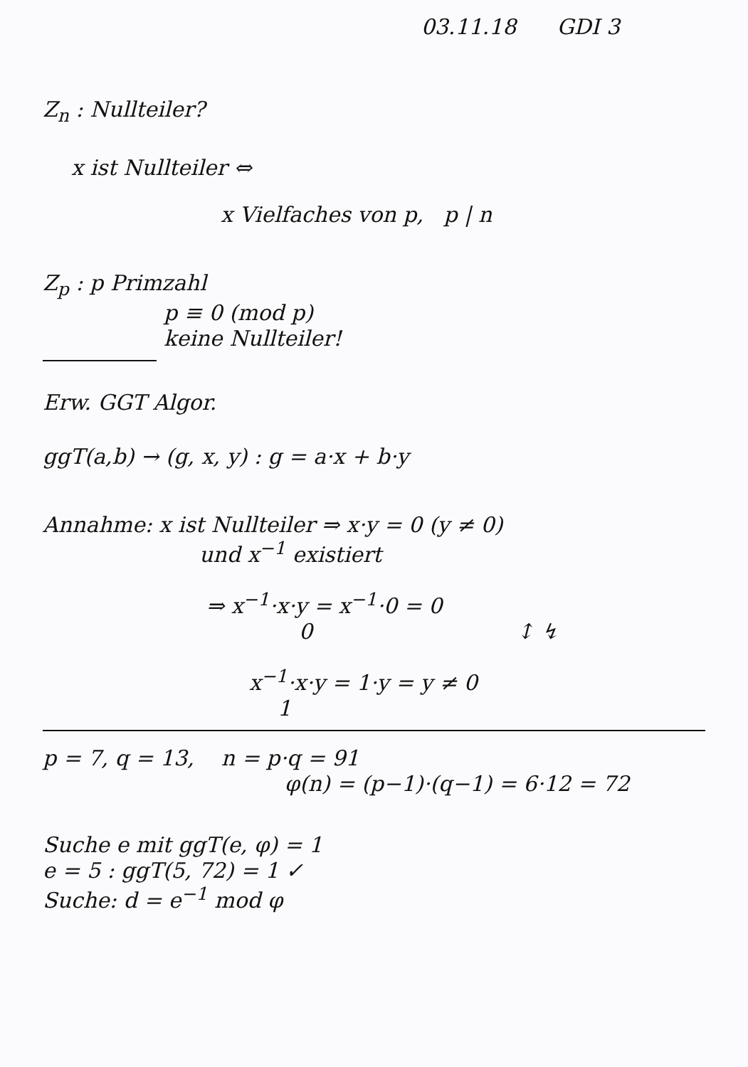03.11.18 GDI 3
Z<sub>n</sub> : Nullteiler?
x ist Nullteiler ⇔
x Vielfaches von p, p | n
Z<sub>p</sub> : p Primzahl
p ≡ 0 (mod p)
keine Nullteiler!
Erw. GGT Algor.
ggT(a,b) → (g, x, y) : g = a·x + b·y
Annahme: x ist Nullteiler ⇒ x·y = 0 (y ≠ 0)
und x<sup>−1</sup> existiert
⇒ x<sup>−1</sup>·x·y = x<sup>−1</sup>·0 = 0
0 ↕ ↯
x<sup>−1</sup>·x·y = 1·y = y ≠ 0
1
p = 7, q = 13, n = p·q = 91
φ(n) = (p−1)·(q−1) = 6·12 = 72
Suche e mit ggT(e, φ) = 1
e = 5 : ggT(5, 72) = 1 ✓
Suche: d = e<sup>−1</sup> mod φ